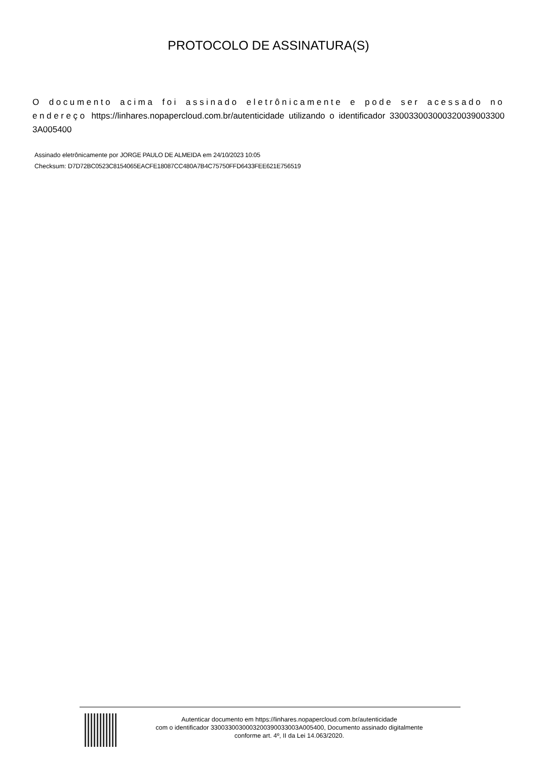PROTOCOLO DE ASSINATURA(S)
O documento acima foi assinado eletrônicamente e pode ser acessado no endereço https://linhares.nopapercloud.com.br/autenticidade utilizando o identificador 330033003000320039003300 3A005400
Assinado eletrônicamente por JORGE PAULO DE ALMEIDA em 24/10/2023 10:05
Checksum: D7D72BC0523C8154065EACFE18087CC480A7B4C75750FFD6433FEE621E756519
Autenticar documento em https://linhares.nopapercloud.com.br/autenticidade
com o identificador 3300330030003200390033003A005400, Documento assinado digitalmente
conforme art. 4º, II da Lei 14.063/2020.